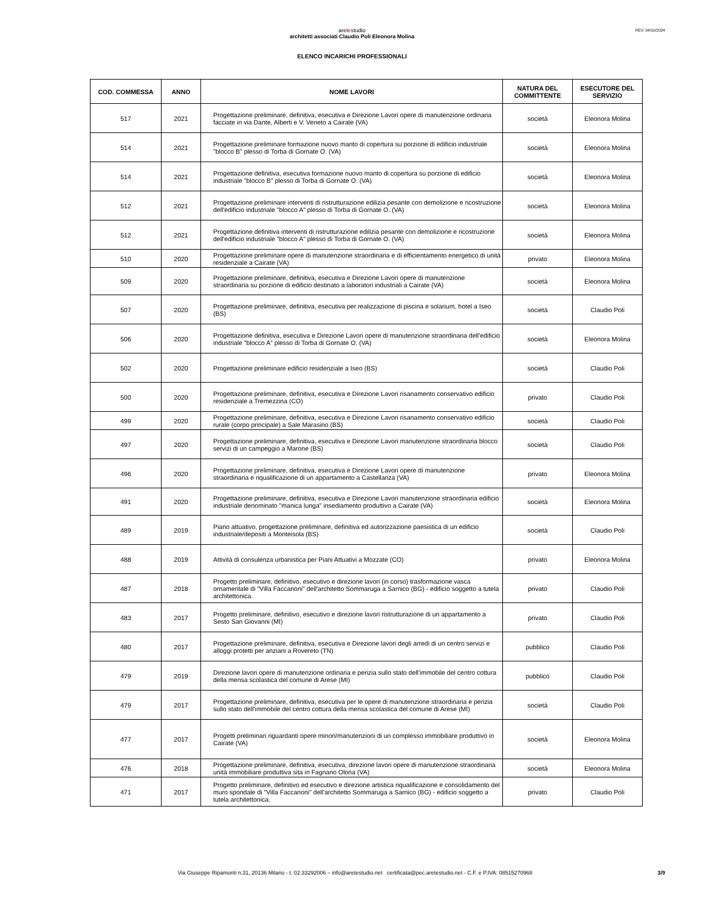REV: 04/10/2024
aretestudio
architetti associati Claudio Poli Eleonora Molina
ELENCO INCARICHI PROFESSIONALI
| COD. COMMESSA | ANNO | NOME LAVORI | NATURA DEL COMMITTENTE | ESECUTORE DEL SERVIZIO |
| --- | --- | --- | --- | --- |
| 517 | 2021 | Progettazione preliminare, definitiva, esecutiva e Direzione Lavori opere di manutenzione ordinaria facciate in via Dante, Alberti e V. Veneto a Cairate (VA) | società | Eleonora Molina |
| 514 | 2021 | Progettazione preliminare formazione nuovo manto di copertura su porzione di edificio industriale "blocco B" plesso di Torba di Gornate O. (VA) | società | Eleonora Molina |
| 514 | 2021 | Progettazione definitiva, esecutiva formazione nuovo manto di copertura su porzione di edificio industriale "blocco B" plesso di Torba di Gornate O. (VA) | società | Eleonora Molina |
| 512 | 2021 | Progettazione preliminare interventi di ristrutturazione edilizia pesante con demolizione e ricostruzione dell'edificio industriale "blocco A" plesso di Torba di Gornate O. (VA) | società | Eleonora Molina |
| 512 | 2021 | Progettazione definitiva interventi di ristrutturazione edilizia pesante con demolizione e ricostruzione dell'edificio industriale "blocco A" plesso di Torba di Gornate O. (VA) | società | Eleonora Molina |
| 510 | 2020 | Progettazione preliminare opere di manutenzione straordinaria e di efficientamento energetico di unità residenziale a Cairate (VA) | privato | Eleonora Molina |
| 509 | 2020 | Progettazione preliminare, definitiva, esecutiva e Direzione Lavori opere di manutenzione straordinaria su porzione di edificio destinato a laboratori industriali a Cairate (VA) | società | Eleonora Molina |
| 507 | 2020 | Progettazione preliminare, definitiva, esecutiva per realizzazione di piscina e solarium, hotel a Iseo (BS) | società | Claudio Poli |
| 506 | 2020 | Progettazione definitiva, esecutiva e Direzione Lavori opere di manutenzione straordinaria dell'edificio industriale "blocco A" plesso di Torba di Gornate O. (VA) | società | Eleonora Molina |
| 502 | 2020 | Progettazione preliminare edificio residenziale a Iseo (BS) | società | Claudio Poli |
| 500 | 2020 | Progettazione preliminare, definitiva, esecutiva e Direzione Lavori risanamento conservativo edificio residenziale a Tremezzina (CO) | privato | Claudio Poli |
| 499 | 2020 | Progettazione preliminare, definitiva, esecutiva e Direzione Lavori risanamento conservativo edificio rurale (corpo principale) a Sale Marasino (BS) | società | Claudio Poli |
| 497 | 2020 | Progettazione preliminare, definitiva, esecutiva e Direzione Lavori manutenzione straordinaria blocco servizi di un campeggio a Marone (BS) | società | Claudio Poli |
| 496 | 2020 | Progettazione preliminare, definitiva, esecutiva e Direzione Lavori opere di manutenzione straordinaria e riqualificazione di un appartamento a Castellanza (VA) | privato | Eleonora Molina |
| 491 | 2020 | Progettazione preliminare, definitiva, esecutiva e Direzione Lavori manutenzione straordinaria edificio industriale denominato "manica lunga" insediamento produttivo a Cairate (VA) | società | Eleonora Molina |
| 489 | 2019 | Piano attuativo, progettazione preliminare, definitiva ed autorizzazione paesistica di un edificio industriale/depositi a Monteisola (BS) | società | Claudio Poli |
| 488 | 2019 | Attività di consulenza urbanistica per Piani Attuativi a Mozzate (CO) | privato | Eleonora Molina |
| 487 | 2018 | Progetto preliminare, definitivo, esecutivo e direzione lavori (in corso) trasformazione vasca ornamentale di "Villa Faccanoni" dell'architetto Sommaruga a Sarnico (BG) - edificio soggetto a tutela architettonica. | privato | Claudio Poli |
| 483 | 2017 | Progetto preliminare, definitivo, esecutivo e direzione lavori ristrutturazione di un appartamento a Sesto San Giovanni (MI) | privato | Claudio Poli |
| 480 | 2017 | Progettazione preliminare, definitiva, esecutiva e Direzione lavori degli arredi di un centro servizi e alloggi protetti per anziani a Rovereto (TN) | pubblico | Claudio Poli |
| 479 | 2019 | Direzione lavori opere di manutenzione ordinaria e perizia sullo stato dell'immobile del centro cottura della mensa scolastica del comune di Arese (MI) | pubblico | Claudio Poli |
| 479 | 2017 | Progettazione preliminare, definitiva, esecutiva per le opere di manutenzione straordinaria e perizia sullo stato dell'immobile del centro cottura della mensa scolastica del comune di Arese (MI) | società | Claudio Poli |
| 477 | 2017 | Progetti preliminari riguardanti opere minori/manutenzioni di un complesso immobiliare produttivo in Cairate (VA) | società | Eleonora Molina |
| 476 | 2018 | Progettazione preliminare, definitiva, esecutiva, direzione lavori opere di manutenzione straordinaria unità immobiliare produttiva sita in Fagnano Olona (VA) | società | Eleonora Molina |
| 471 | 2017 | Progetto preliminare, definitivo ed esecutivo e direzione artistica riqualificazione e consolidamento del muro spondale di "Villa Faccanoni" dell'architetto Sommaruga a Sarnico (BG) - edificio soggetto a tutela architettonica. | privato | Claudio Poli |
Via Giuseppe Ripamonti n.31, 20136 Milano - t. 02.33292006 – info@aretestudio.net certificata@pec.aretestudio.net - C.F. e P.IVA: 08515270968
3/9